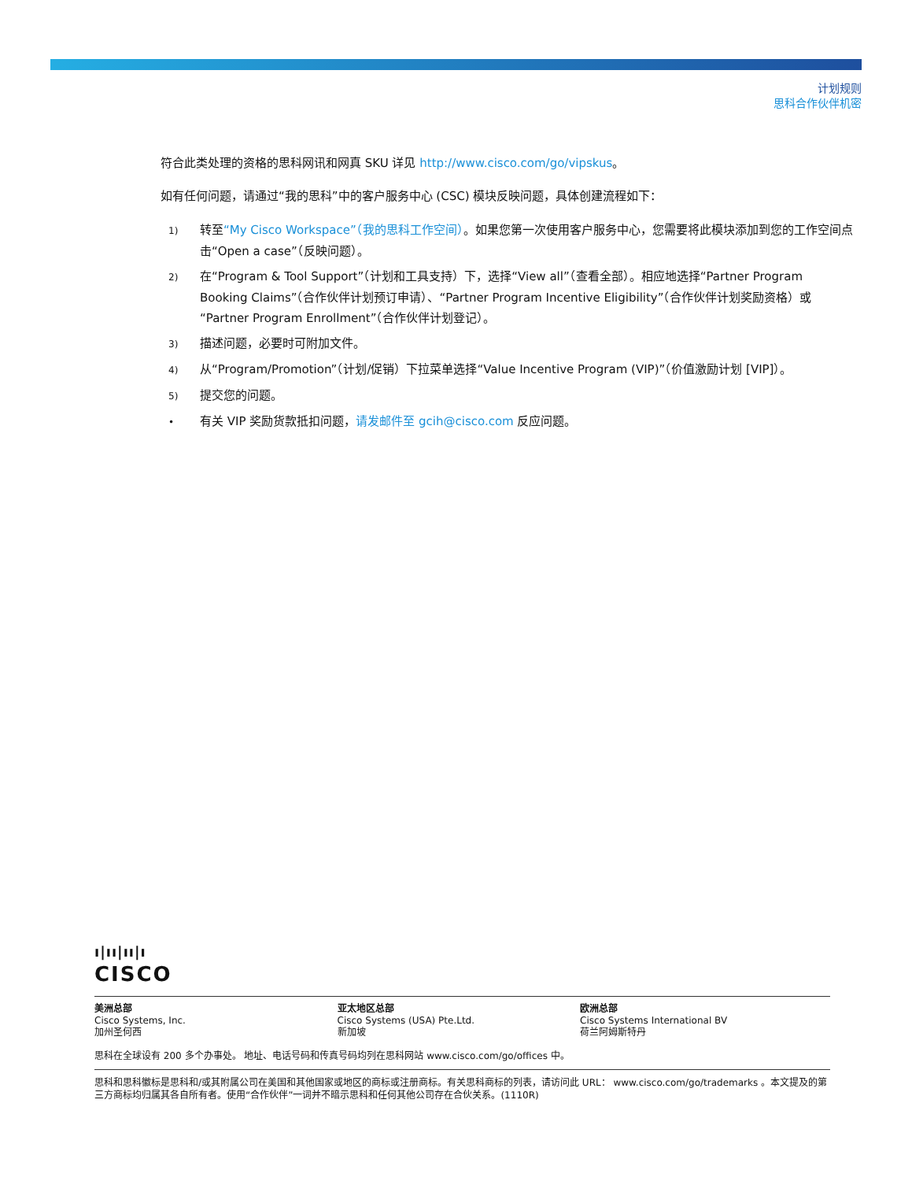计划规则
思科合作伙伴机密
符合此类处理的资格的思科网讯和网真 SKU 详见 http://www.cisco.com/go/vipskus。
如有任何问题，请通过“我的思科”中的客户服务中心 (CSC) 模块反映问题，具体创建流程如下：
1) 转至“My Cisco Workspace”（我的思科工作空间）。如果您第一次使用客户服务中心，您需要将此模块添加到您的工作空间点击“Open a case”（反映问题）。
2) 在“Program & Tool Support”（计划和工具支持）下，选择“View all”（查看全部）。相应地选择“Partner Program Booking Claims”（合作伙伴计划预订申请）、“Partner Program Incentive Eligibility”（合作伙伴计划奖励资格）或“Partner Program Enrollment”（合作伙伴计划登记）。
3) 描述问题，必要时可附加文件。
4) 从“Program/Promotion”（计划/促销）下拉菜单选择“Value Incentive Program (VIP)”（价值激励计划 [VIP]）。
5) 提交您的问题。
• 有关 VIP 奖励货款抵扣问题，请发邮件至 gcih@cisco.com 反应问题。
ı|ıı|ıı|ı
CISCO
美洲总部
Cisco Systems, Inc.
加州圣何西
亚太地区总部
Cisco Systems (USA) Pte.Ltd.
新加坡
欧洲总部
Cisco Systems International BV
荷兰阿姆斯特丹
思科在全球设有 200 多个办事处。 地址、电话号码和传真号码均列在思科网站 www.cisco.com/go/offices 中。
思科和思科徽标是思科和/或其附属公司在美国和其他国家或地区的商标或注册商标。有关思科商标的列表，请访问此 URL： www.cisco.com/go/trademarks 。本文提及的第三方商标均归属其各自所有者。使用“合作伙伴”一词并不暗示思科和任何其他公司存在合伙关系。(1110R)